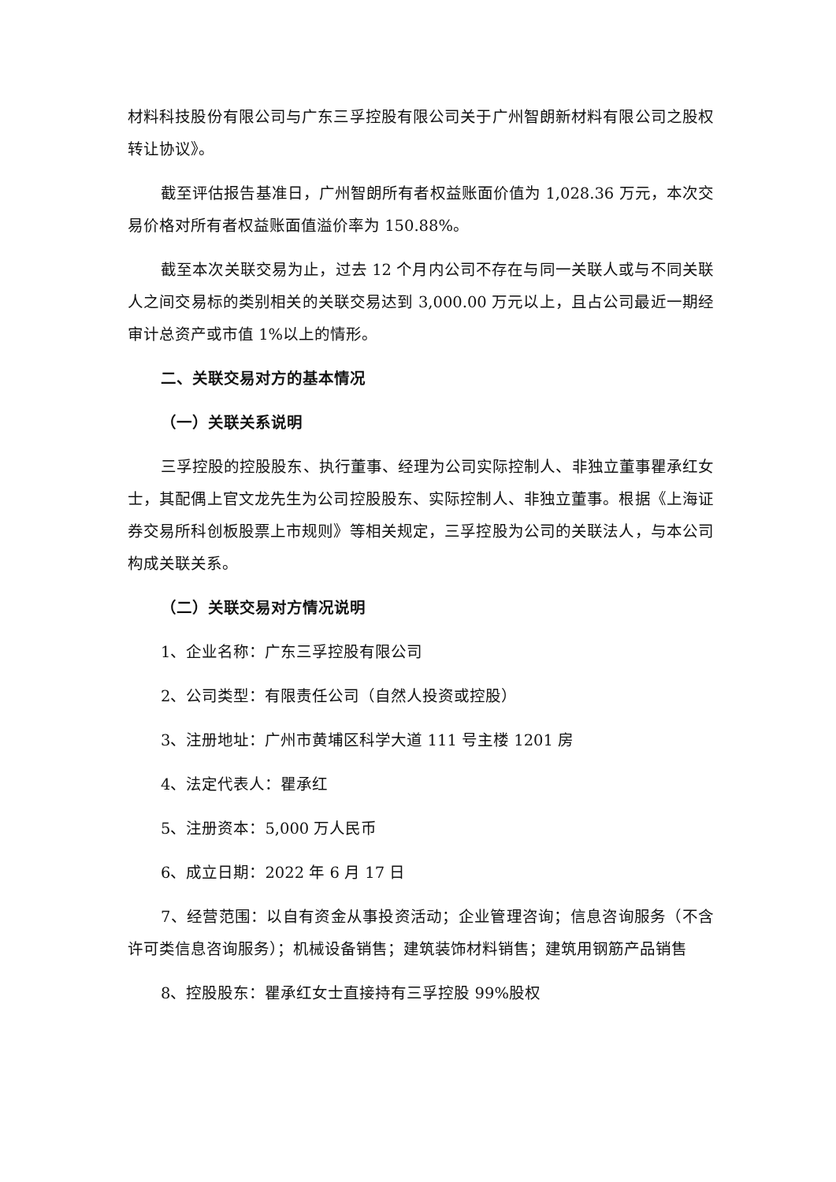材料科技股份有限公司与广东三孚控股有限公司关于广州智朗新材料有限公司之股权转让协议》。
截至评估报告基准日，广州智朗所有者权益账面价值为 1,028.36 万元，本次交易价格对所有者权益账面值溢价率为 150.88%。
截至本次关联交易为止，过去 12 个月内公司不存在与同一关联人或与不同关联人之间交易标的类别相关的关联交易达到 3,000.00 万元以上，且占公司最近一期经审计总资产或市值 1%以上的情形。
二、关联交易对方的基本情况
（一）关联关系说明
三孚控股的控股股东、执行董事、经理为公司实际控制人、非独立董事瞿承红女士，其配偶上官文龙先生为公司控股股东、实际控制人、非独立董事。根据《上海证券交易所科创板股票上市规则》等相关规定，三孚控股为公司的关联法人，与本公司构成关联关系。
（二）关联交易对方情况说明
1、企业名称：广东三孚控股有限公司
2、公司类型：有限责任公司（自然人投资或控股）
3、注册地址：广州市黄埔区科学大道 111 号主楼 1201 房
4、法定代表人：瞿承红
5、注册资本：5,000 万人民币
6、成立日期：2022 年 6 月 17 日
7、经营范围：以自有资金从事投资活动；企业管理咨询；信息咨询服务（不含许可类信息咨询服务）；机械设备销售；建筑装饰材料销售；建筑用钢筋产品销售
8、控股股东：瞿承红女士直接持有三孚控股 99%股权